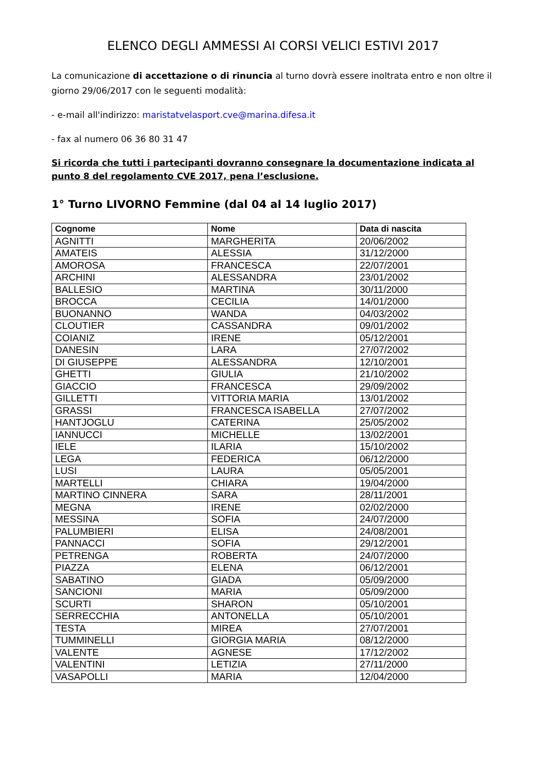ELENCO DEGLI AMMESSI AI CORSI VELICI ESTIVI 2017
La comunicazione di accettazione o di rinuncia al turno dovrà essere inoltrata entro e non oltre il giorno 29/06/2017 con le seguenti modalità:
- e-mail all'indirizzo: maristatvelasport.cve@marina.difesa.it
- fax al numero 06 36 80 31 47
Si ricorda che tutti i partecipanti dovranno consegnare la documentazione indicata al punto 8 del regolamento CVE 2017, pena l’esclusione.
1° Turno LIVORNO Femmine (dal 04 al 14 luglio 2017)
| Cognome | Nome | Data di nascita |
| --- | --- | --- |
| AGNITTI | MARGHERITA | 20/06/2002 |
| AMATEIS | ALESSIA | 31/12/2000 |
| AMOROSA | FRANCESCA | 22/07/2001 |
| ARCHINI | ALESSANDRA | 23/01/2002 |
| BALLESIO | MARTINA | 30/11/2000 |
| BROCCA | CECILIA | 14/01/2000 |
| BUONANNO | WANDA | 04/03/2002 |
| CLOUTIER | CASSANDRA | 09/01/2002 |
| COIANIZ | IRENE | 05/12/2001 |
| DANESIN | LARA | 27/07/2002 |
| DI GIUSEPPE | ALESSANDRA | 12/10/2001 |
| GHETTI | GIULIA | 21/10/2002 |
| GIACCIO | FRANCESCA | 29/09/2002 |
| GILLETTI | VITTORIA MARIA | 13/01/2002 |
| GRASSI | FRANCESCA ISABELLA | 27/07/2002 |
| HANTJOGLU | CATERINA | 25/05/2002 |
| IANNUCCI | MICHELLE | 13/02/2001 |
| IELE | ILARIA | 15/10/2002 |
| LEGA | FEDERICA | 06/12/2000 |
| LUSI | LAURA | 05/05/2001 |
| MARTELLI | CHIARA | 19/04/2000 |
| MARTINO CINNERA | SARA | 28/11/2001 |
| MEGNA | IRENE | 02/02/2000 |
| MESSINA | SOFIA | 24/07/2000 |
| PALUMBIERI | ELISA | 24/08/2001 |
| PANNACCI | SOFIA | 29/12/2001 |
| PETRENGA | ROBERTA | 24/07/2000 |
| PIAZZA | ELENA | 06/12/2001 |
| SABATINO | GIADA | 05/09/2000 |
| SANCIONI | MARIA | 05/09/2000 |
| SCURTI | SHARON | 05/10/2001 |
| SERRECCHIA | ANTONELLA | 05/10/2001 |
| TESTA | MIREA | 27/07/2001 |
| TUMMINELLI | GIORGIA MARIA | 08/12/2000 |
| VALENTE | AGNESE | 17/12/2002 |
| VALENTINI | LETIZIA | 27/11/2000 |
| VASAPOLLI | MARIA | 12/04/2000 |